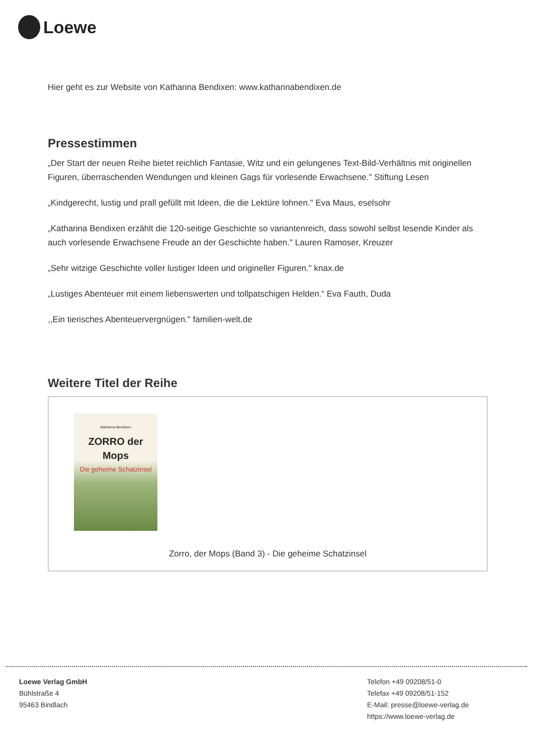Loewe
Hier geht es zur Website von Katharina Bendixen: www.katharinabendixen.de
Pressestimmen
„Der Start der neuen Reihe bietet reichlich Fantasie, Witz und ein gelungenes Text-Bild-Verhältnis mit originellen Figuren, überraschenden Wendungen und kleinen Gags für vorlesende Erwachsene." Stiftung Lesen
„Kindgerecht, lustig und prall gefüllt mit Ideen, die die Lektüre lohnen." Eva Maus, eselsohr
„Katharina Bendixen erzählt die 120-seitige Geschichte so variantenreich, dass sowohl selbst lesende Kinder als auch vorlesende Erwachsene Freude an der Geschichte haben." Lauren Ramoser, Kreuzer
„Sehr witzige Geschichte voller lustiger Ideen und origineller Figuren." knax.de
„Lustiges Abenteuer mit einem liebenswerten und tollpatschigen Helden.“ Eva Fauth, Duda
,,Ein tierisches Abenteuervergnügen." familien-welt.de
Weitere Titel der Reihe
Katharina Bendixen
ZORRO der Mops
Die geheime Schatzinsel
Zorro, der Mops (Band 3) - Die geheime Schatzinsel
Loewe Verlag GmbH
Bühlstraße 4
95463 Bindlach
Telefon +49 09208/51-0
Telefax +49 09208/51-152
E-Mail: presse@loewe-verlag.de
https://www.loewe-verlag.de